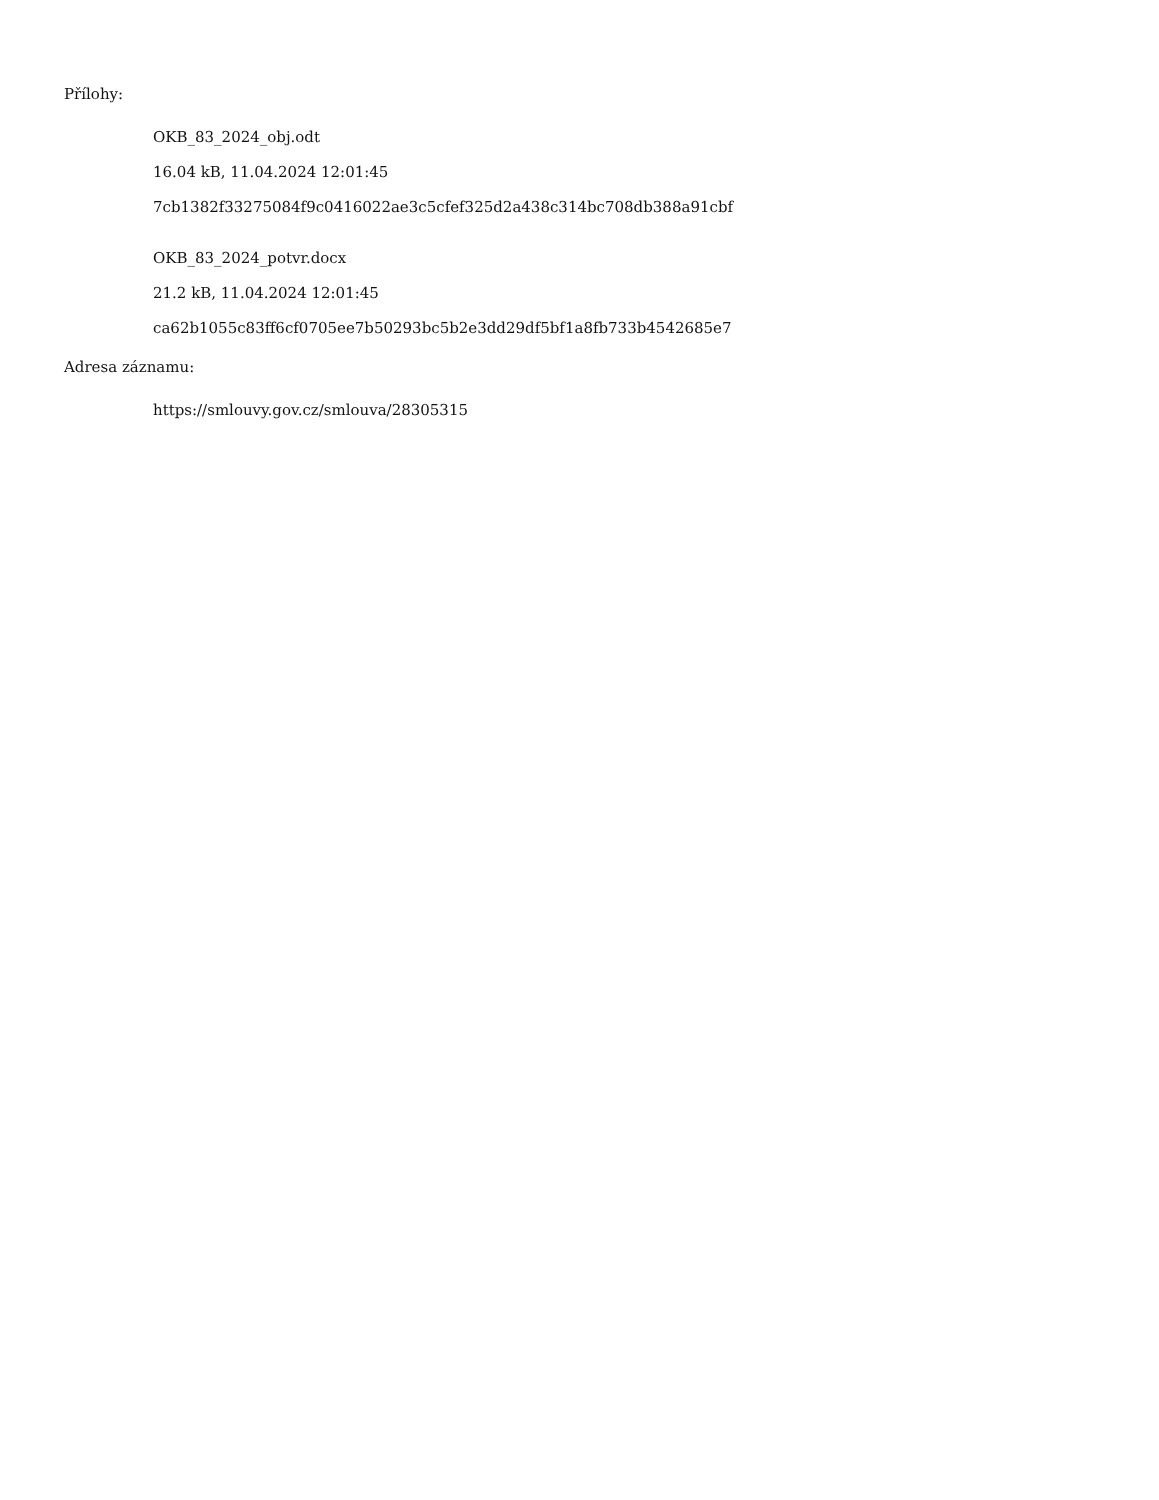Přílohy:
OKB_83_2024_obj.odt
16.04 kB, 11.04.2024 12:01:45
7cb1382f33275084f9c0416022ae3c5cfef325d2a438c314bc708db388a91cbf
OKB_83_2024_potvr.docx
21.2 kB, 11.04.2024 12:01:45
ca62b1055c83ff6cf0705ee7b50293bc5b2e3dd29df5bf1a8fb733b4542685e7
Adresa záznamu:
https://smlouvy.gov.cz/smlouva/28305315